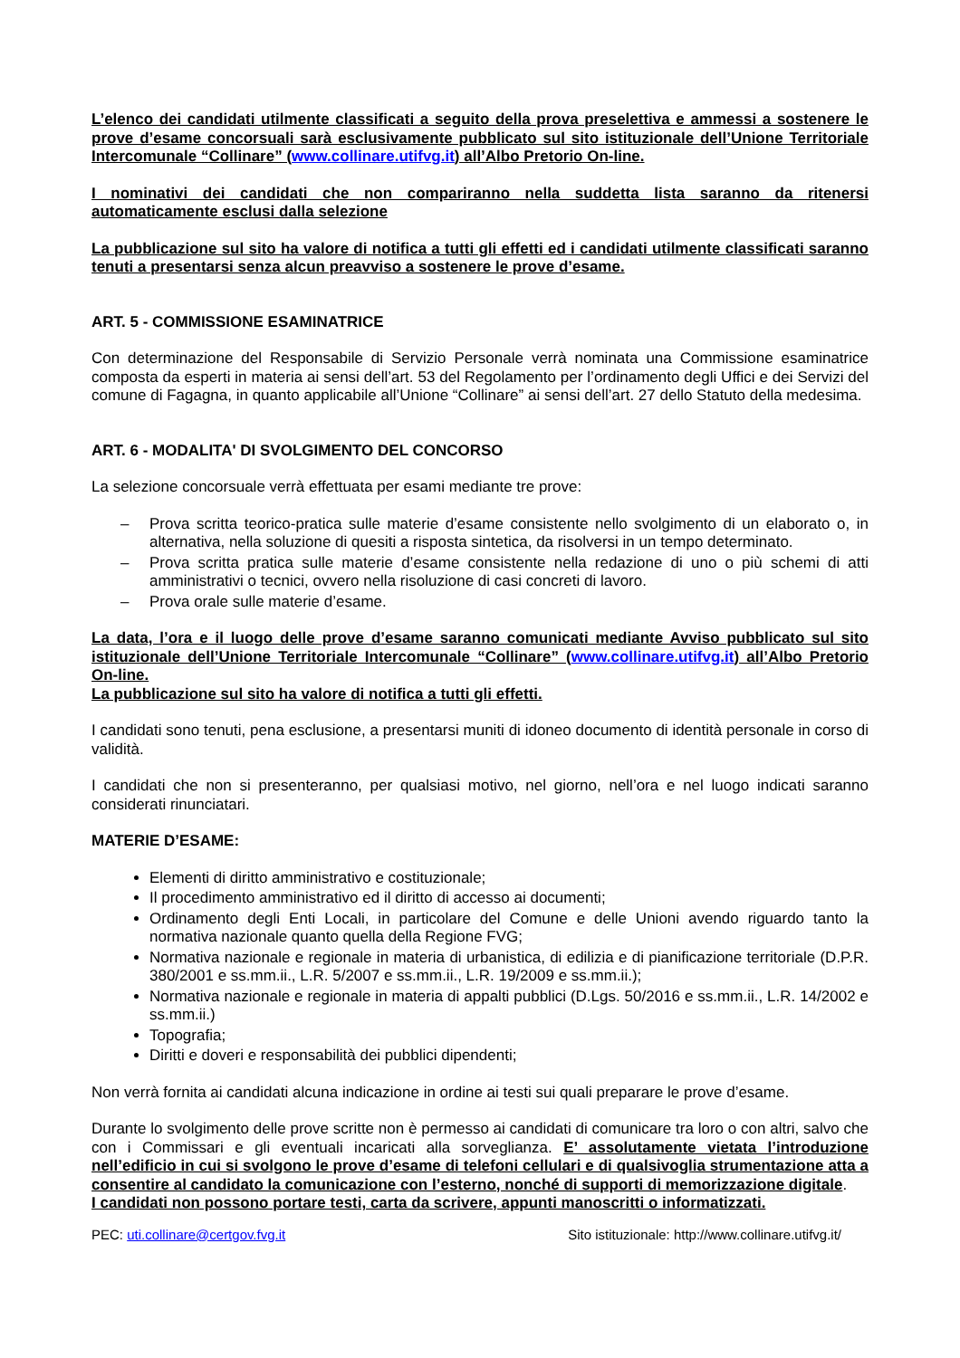L’elenco dei candidati utilmente classificati a seguito della prova preselettiva e ammessi a sostenere le prove d’esame concorsuali sarà esclusivamente pubblicato sul sito istituzionale dell’Unione Territoriale Intercomunale “Collinare” (www.collinare.utifvg.it) all’Albo Pretorio On-line.
I nominativi dei candidati che non compariranno nella suddetta lista saranno da ritenersi automaticamente esclusi dalla selezione
La pubblicazione sul sito ha valore di notifica a tutti gli effetti ed i candidati utilmente classificati saranno tenuti a presentarsi senza alcun preavviso a sostenere le prove d’esame.
ART. 5 - COMMISSIONE ESAMINATRICE
Con determinazione del Responsabile di Servizio Personale verrà nominata una Commissione esaminatrice composta da esperti in materia ai sensi dell’art. 53 del Regolamento per l’ordinamento degli Uffici e dei Servizi del comune di Fagagna, in quanto applicabile all’Unione “Collinare” ai sensi dell’art. 27 dello Statuto della medesima.
ART. 6 - MODALITA' DI SVOLGIMENTO DEL CONCORSO
La selezione concorsuale verrà effettuata per esami mediante tre prove:
– Prova scritta teorico-pratica sulle materie d’esame consistente nello svolgimento di un elaborato o, in alternativa, nella soluzione di quesiti a risposta sintetica, da risolversi in un tempo determinato.
– Prova scritta pratica sulle materie d’esame consistente nella redazione di uno o più schemi di atti amministrativi o tecnici, ovvero nella risoluzione di casi concreti di lavoro.
– Prova orale sulle materie d’esame.
La data, l’ora e il luogo delle prove d’esame saranno comunicati mediante Avviso pubblicato sul sito istituzionale dell’Unione Territoriale Intercomunale “Collinare” (www.collinare.utifvg.it) all’Albo Pretorio On-line.
La pubblicazione sul sito ha valore di notifica a tutti gli effetti.
I candidati sono tenuti, pena esclusione, a presentarsi muniti di idoneo documento di identità personale in corso di validità.
I candidati che non si presenteranno, per qualsiasi motivo, nel giorno, nell’ora e nel luogo indicati saranno considerati rinunciatari.
MATERIE D’ESAME:
Elementi di diritto amministrativo e costituzionale;
Il procedimento amministrativo ed il diritto di accesso ai documenti;
Ordinamento degli Enti Locali, in particolare del Comune e delle Unioni avendo riguardo tanto la normativa nazionale quanto quella della Regione FVG;
Normativa nazionale e regionale in materia di urbanistica, di edilizia e di pianificazione territoriale (D.P.R. 380/2001 e ss.mm.ii., L.R. 5/2007 e ss.mm.ii., L.R. 19/2009 e ss.mm.ii.);
Normativa nazionale e regionale in materia di appalti pubblici (D.Lgs. 50/2016 e ss.mm.ii., L.R. 14/2002 e ss.mm.ii.)
Topografia;
Diritti e doveri e responsabilità dei pubblici dipendenti;
Non verrà fornita ai candidati alcuna indicazione in ordine ai testi sui quali preparare le prove d’esame.
Durante lo svolgimento delle prove scritte non è permesso ai candidati di comunicare tra loro o con altri, salvo che con i Commissari e gli eventuali incaricati alla sorveglianza. E’ assolutamente vietata l’introduzione nell’edificio in cui si svolgono le prove d’esame di telefoni cellulari e di qualsivoglia strumentazione atta a consentire al candidato la comunicazione con l’esterno, nonché di supporti di memorizzazione digitale.
I candidati non possono portare testi, carta da scrivere, appunti manoscritti o informatizzati.
PEC: uti.collinare@certgov.fvg.it Sito istituzionale: http://www.collinare.utifvg.it/